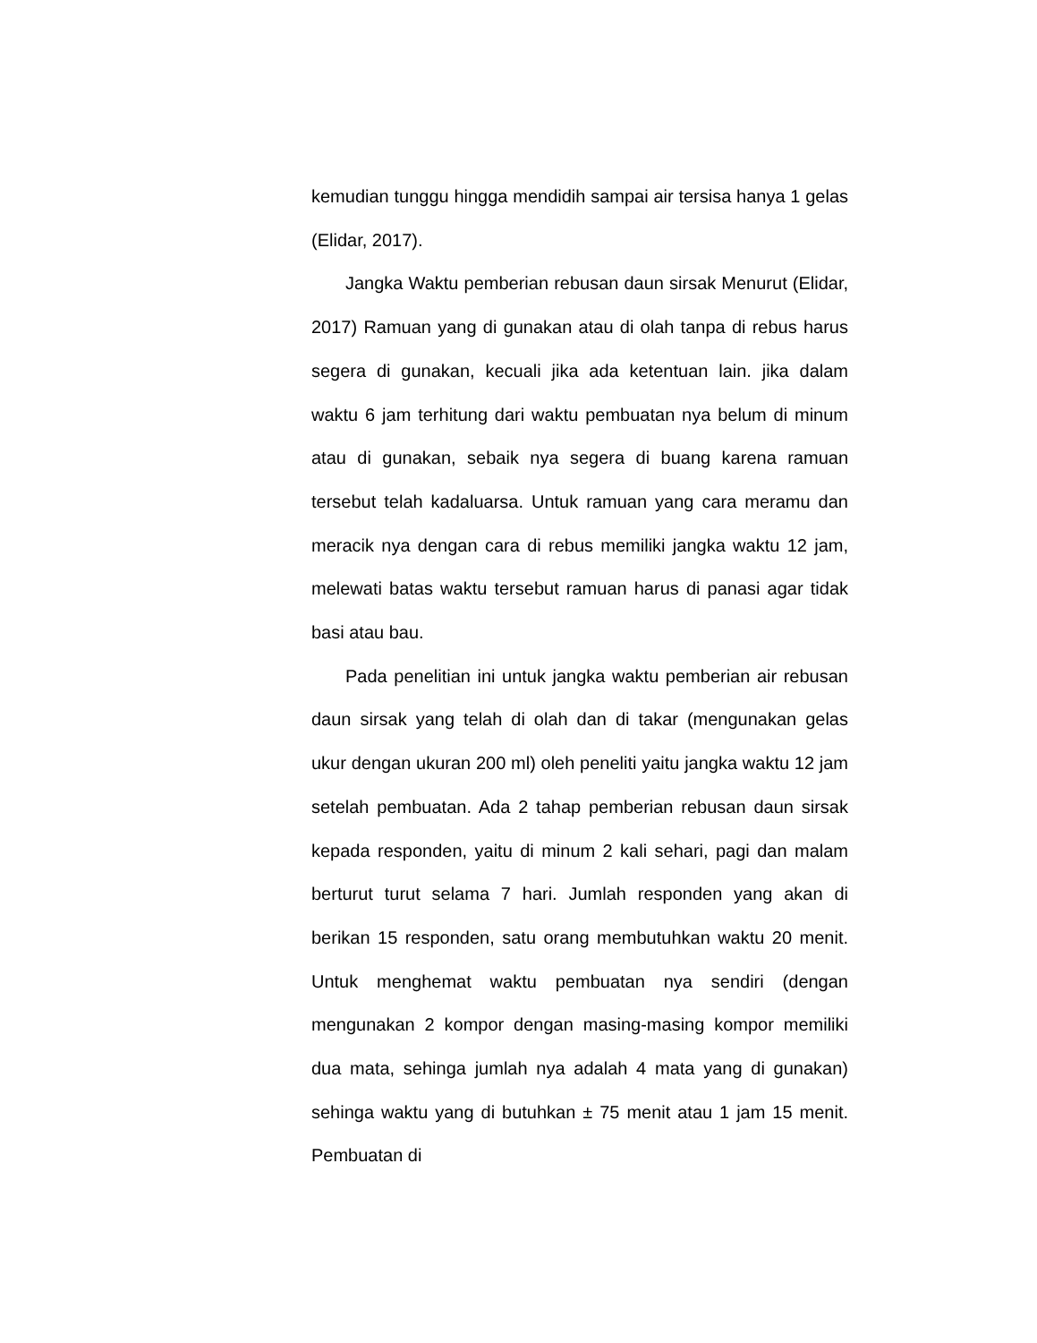kemudian tunggu hingga mendidih sampai air tersisa hanya 1 gelas (Elidar, 2017).
Jangka Waktu pemberian rebusan daun sirsak Menurut (Elidar, 2017) Ramuan yang di gunakan atau di olah tanpa di rebus harus segera di gunakan, kecuali jika ada ketentuan lain. jika dalam waktu 6 jam terhitung dari waktu pembuatan nya belum di minum atau di gunakan, sebaik nya segera di buang karena ramuan tersebut telah kadaluarsa. Untuk ramuan yang cara meramu dan meracik nya dengan cara di rebus memiliki jangka waktu 12 jam, melewati batas waktu tersebut ramuan harus di panasi agar tidak basi atau bau.
Pada penelitian ini untuk jangka waktu pemberian air rebusan daun sirsak yang telah di olah dan di takar (mengunakan gelas ukur dengan ukuran 200 ml) oleh peneliti yaitu jangka waktu 12 jam setelah pembuatan. Ada 2 tahap pemberian rebusan daun sirsak kepada responden, yaitu di minum 2 kali sehari, pagi dan malam berturut turut selama 7 hari. Jumlah responden yang akan di berikan 15 responden, satu orang membutuhkan waktu 20 menit. Untuk menghemat waktu pembuatan nya sendiri (dengan mengunakan 2 kompor dengan masing-masing kompor memiliki dua mata, sehinga jumlah nya adalah 4 mata yang di gunakan) sehinga waktu yang di butuhkan ± 75 menit atau 1 jam 15 menit. Pembuatan di